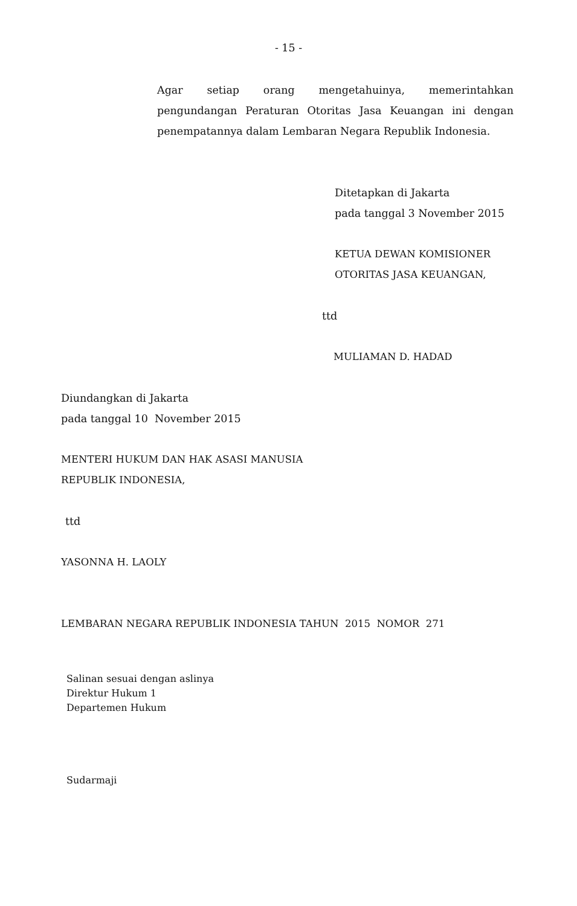- 15 -
Agar setiap orang mengetahuinya, memerintahkan pengundangan Peraturan Otoritas Jasa Keuangan ini dengan penempatannya dalam Lembaran Negara Republik Indonesia.
Ditetapkan di Jakarta
pada tanggal 3 November 2015
KETUA DEWAN KOMISIONER
OTORITAS JASA KEUANGAN,
ttd
MULIAMAN D. HADAD
Diundangkan di Jakarta
pada tanggal 10 November 2015
MENTERI HUKUM DAN HAK ASASI MANUSIA
REPUBLIK INDONESIA,
ttd
YASONNA H. LAOLY
LEMBARAN NEGARA REPUBLIK INDONESIA TAHUN 2015 NOMOR 271
Salinan sesuai dengan aslinya
Direktur Hukum 1
Departemen Hukum
Sudarmaji